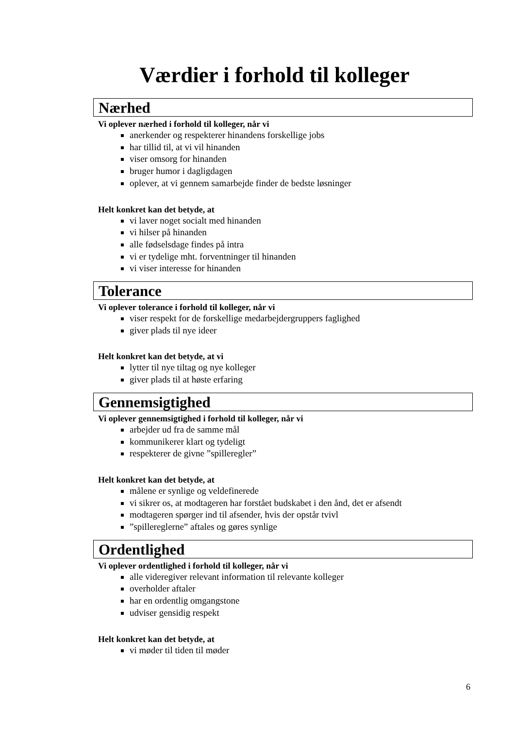Værdier i forhold til kolleger
Nærhed
Vi oplever nærhed i forhold til kolleger, når vi
anerkender og respekterer hinandens forskellige jobs
har tillid til, at vi vil hinanden
viser omsorg for hinanden
bruger humor i dagligdagen
oplever, at vi gennem samarbejde finder de bedste løsninger
Helt konkret kan det betyde, at
vi laver noget socialt med hinanden
vi hilser på hinanden
alle fødselsdage findes på intra
vi er tydelige mht. forventninger til hinanden
vi viser interesse for hinanden
Tolerance
Vi oplever tolerance i forhold til kolleger, når vi
viser respekt for de forskellige medarbejdergruppers faglighed
giver plads til nye ideer
Helt konkret kan det betyde, at vi
lytter til nye tiltag og nye kolleger
giver plads til at høste erfaring
Gennemsigtighed
Vi oplever gennemsigtighed i forhold til kolleger, når vi
arbejder ud fra de samme mål
kommunikerer klart og tydeligt
respekterer de givne ”spilleregler”
Helt konkret kan det betyde, at
målene er synlige og veldefinerede
vi sikrer os, at modtageren har forstået budskabet i den ånd, det er afsendt
modtageren spørger ind til afsender, hvis der opstår tvivl
”spillereglerne” aftales og gøres synlige
Ordentlighed
Vi oplever ordentlighed i forhold til kolleger, når vi
alle videregiver relevant information til relevante kolleger
overholder aftaler
har en ordentlig omgangstone
udviser gensidig respekt
Helt konkret kan det betyde, at
vi møder til tiden til møder
6